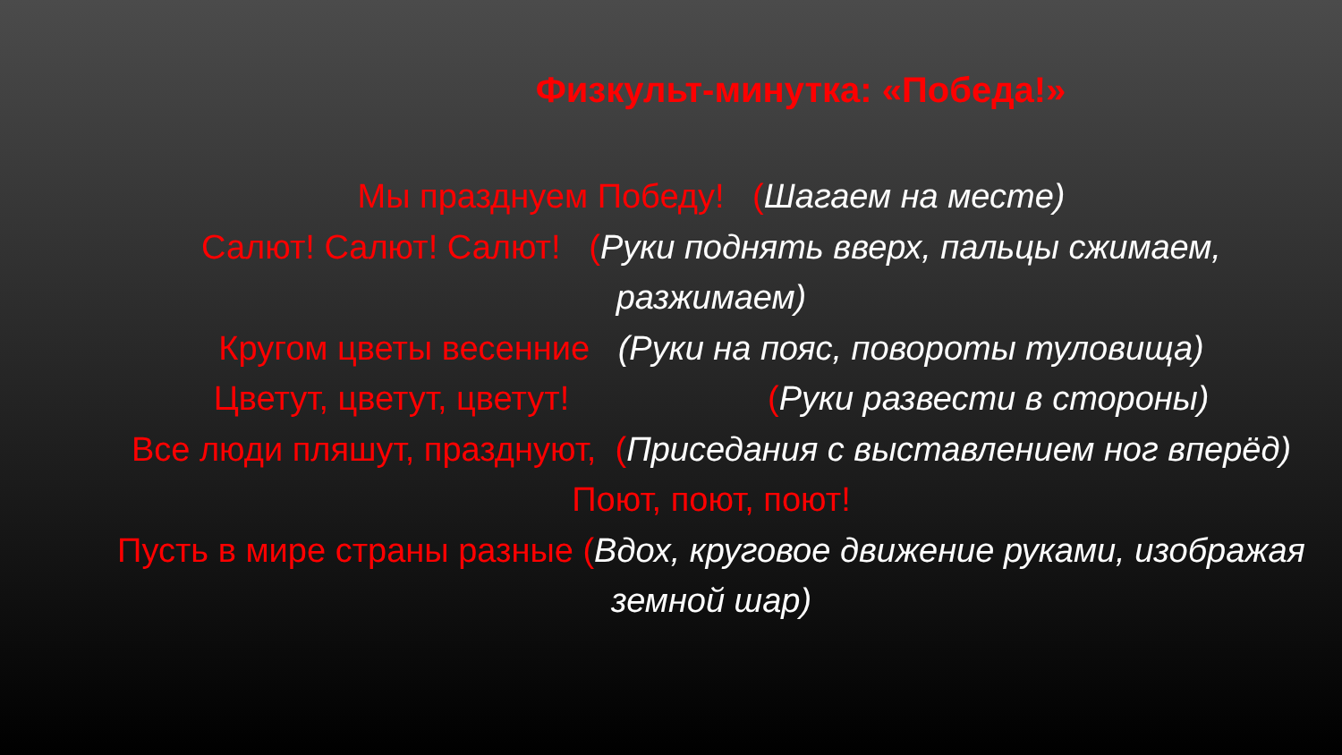Физкульт-минутка: «Победа!»
Мы празднуем Победу! (Шагаем на месте)
Салют! Салют! Салют! (Руки поднять вверх, пальцы сжимаем, разжимаем)
Кругом цветы весенние (Руки на пояс, повороты туловища)
Цветут, цветут, цветут! (Руки развести в стороны)
Все люди пляшут, празднуют, (Приседания с выставлением ног вперёд)
Поют, поют, поют!
Пусть в мире страны разные (Вдох, круговое движение руками, изображая
земной шар)